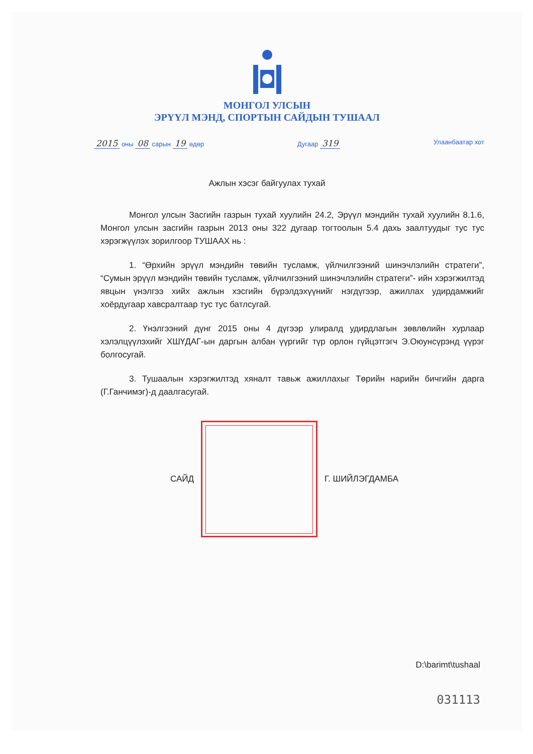МОНГОЛ УЛСЫН
ЭРҮҮЛ МЭНД, СПОРТЫН САЙДЫН ТУШААЛ
2015 оны 08 сарын 19 өдөр Дугаар 319
Улаанбаатар хот
Ажлын хэсэг байгуулах тухай
Монгол улсын Засгийн газрын тухай хуулийн 24.2, Эрүүл мэндийн тухай хуулийн 8.1.6, Монгол улсын засгийн газрын 2013 оны 322 дугаар тогтоолын 5.4 дахь заалтуудыг тус тус хэрэгжүүлэх зорилгоор ТУШААХ нь :
1. “Өрхийн эрүүл мэндийн төвийн тусламж, үйлчилгээний шинэчлэлийн стратеги”, “Сумын эрүүл мэндийн төвийн тусламж, үйлчилгээний шинэчлэлийн стратеги”- ийн хэрэгжилтэд явцын үнэлгээ хийх ажлын хэсгийн бүрэлдэхүүнийг нэгдүгээр, ажиллах удирдамжийг хоёрдугаар хавсралтаар тус тус батлсугай.
2. Үнэлгээний дүнг 2015 оны 4 дүгээр улиралд удирдлагын зөвлөлийн хурлаар хэлэлцүүлэхийг ХШҮДАГ-ын даргын албан үүргийг түр орлон гүйцэтгэгч Э.Оюунсүрэнд үүрэг болгосугай.
3. Тушаалын хэрэгжилтэд хяналт тавьж ажиллахыг Төрийн нарийн бичгийн дарга (Г.Ганчимэг)-д даалгасугай.
САЙД Г. ШИЙЛЭГДАМБА
D:\barimt\tushaal
031113